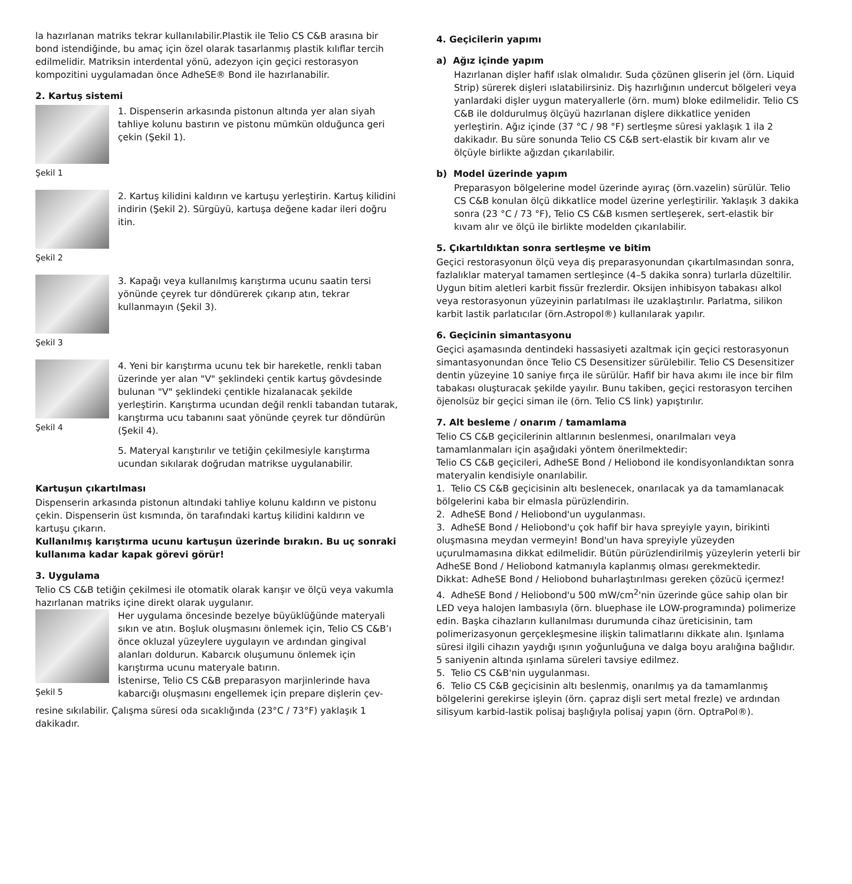la hazırlanan matriks tekrar kullanılabilir.Plastik ile Telio CS C&B arasına bir bond istendiğinde, bu amaç için özel olarak tasarlanmış plastik kılıflar tercih edilmelidir. Matriksin interdental yönü, adezyon için geçici restorasyon kompozitini uygulamadan önce AdheSE® Bond ile hazırlanabilir.
2. Kartuş sistemi
Şekil 1
1. Dispenserin arkasında pistonun altında yer alan siyah tahliye kolunu bastırın ve pistonu mümkün olduğunca geri çekin (Şekil 1).
Şekil 2
2. Kartuş kilidini kaldırın ve kartuşu yerleştirin. Kartuş kilidini indirin (Şekil 2). Sürgüyü, kartuşa değene kadar ileri doğru itin.
Şekil 3
3. Kapağı veya kullanılmış karıştırma ucunu saatin tersi yönünde çeyrek tur döndürerek çıkarıp atın, tekrar kullanmayın (Şekil 3).
Şekil 4
4. Yeni bir karıştırma ucunu tek bir hareketle, renkli taban üzerinde yer alan "V" şeklindeki çentik kartuş gövdesinde bulunan "V" şeklindeki çentikle hizalanacak şekilde yerleştirin. Karıştırma ucundan değil renkli tabandan tutarak, karıştırma ucu tabanını saat yönünde çeyrek tur döndürün (Şekil 4).
5. Materyal karıştırılır ve tetiğin çekilmesiyle karıştırma ucundan sıkılarak doğrudan matrikse uygulanabilir.
Kartuşun çıkartılması
Dispenserin arkasında pistonun altındaki tahliye kolunu kaldırın ve pistonu çekin. Dispenserin üst kısmında, ön tarafındaki kartuş kilidini kaldırın ve kartuşu çıkarın.
Kullanılmış karıştırma ucunu kartuşun üzerinde bırakın. Bu uç sonraki kullanıma kadar kapak görevi görür!
3. Uygulama
Telio CS C&B tetiğin çekilmesi ile otomatik olarak karışır ve ölçü veya vakumla hazırlanan matriks içine direkt olarak uygulanır.
Şekil 5
Her uygulama öncesinde bezelye büyüklüğünde materyali sıkın ve atın. Boşluk oluşmasını önlemek için, Telio CS C&B’ı önce okluzal yüzeylere uygulayın ve ardından gingival alanları doldurun. Kabarcık oluşumunu önlemek için karıştırma ucunu materyale batırın.
İstenirse, Telio CS C&B preparasyon marjinlerinde hava kabarcığı oluşmasını engellemek için prepare dişlerin çev-
resine sıkılabilir. Çalışma süresi oda sıcaklığında (23°C / 73°F) yaklaşık 1 dakikadır.
4. Geçicilerin yapımı
a) Ağız içinde yapım
Hazırlanan dişler hafif ıslak olmalıdır. Suda çözünen gliserin jel (örn. Liquid Strip) sürerek dişleri ıslatabilirsiniz. Diş hazırlığının undercut bölgeleri veya yanlardaki dişler uygun materyallerle (örn. mum) bloke edilmelidir. Telio CS C&B ile doldurulmuş ölçüyü hazırlanan dişlere dikkatlice yeniden yerleştirin. Ağız içinde (37 °C / 98 °F) sertleşme süresi yaklaşık 1 ila 2 dakikadır. Bu süre sonunda Telio CS C&B sert-elastik bir kıvam alır ve ölçüyle birlikte ağızdan çıkarılabilir.
b) Model üzerinde yapım
Preparasyon bölgelerine model üzerinde ayıraç (örn.vazelin) sürülür. Telio CS C&B konulan ölçü dikkatlice model üzerine yerleştirilir. Yaklaşık 3 dakika sonra (23 °C / 73 °F), Telio CS C&B kısmen sertleşerek, sert-elastik bir kıvam alır ve ölçü ile birlikte modelden çıkarılabilir.
5. Çıkartıldıktan sonra sertleşme ve bitim
Geçici restorasyonun ölçü veya diş preparasyonundan çıkartılmasından sonra, fazlalıklar materyal tamamen sertleşince (4–5 dakika sonra) turlarla düzeltilir. Uygun bitim aletleri karbit fissür frezlerdir. Oksijen inhibisyon tabakası alkol veya restorasyonun yüzeyinin parlatılması ile uzaklaştırılır. Parlatma, silikon karbit lastik parlatıcılar (örn.Astropol®) kullanılarak yapılır.
6. Geçicinin simantasyonu
Geçici aşamasında dentindeki hassasiyeti azaltmak için geçici restorasyonun simantasyonundan önce Telio CS Desensitizer sürülebilir. Telio CS Desensitizer dentin yüzeyine 10 saniye fırça ile sürülür. Hafif bir hava akımı ile ince bir film tabakası oluşturacak şekilde yayılır. Bunu takiben, geçici restorasyon tercihen öjenolsüz bir geçici siman ile (örn. Telio CS link) yapıştırılır.
7. Alt besleme / onarım / tamamlama
Telio CS C&B geçicilerinin altlarının beslenmesi, onarılmaları veya tamamlanmaları için aşağıdaki yöntem önerilmektedir:
Telio CS C&B geçicileri, AdheSE Bond / Heliobond ile kondisyonlandıktan sonra materyalin kendisiyle onarılabilir.
1. Telio CS C&B geçicisinin altı beslenecek, onarılacak ya da tamamlanacak bölgelerini kaba bir elmasla pürüzlendirin.
2. AdheSE Bond / Heliobond'un uygulanması.
3. AdheSE Bond / Heliobond'u çok hafif bir hava spreyiyle yayın, birikinti oluşmasına meydan vermeyin! Bond'un hava spreyiyle yüzeyden uçurulmamasına dikkat edilmelidir. Bütün pürüzlendirilmiş yüzeylerin yeterli bir AdheSE Bond / Heliobond katmanıyla kaplanmış olması gerekmektedir.
Dikkat: AdheSE Bond / Heliobond buharlaştırılması gereken çözücü içermez!
4. AdheSE Bond / Heliobond'u 500 mW/cm<sup>2</sup>'nin üzerinde güce sahip olan bir LED veya halojen lambasıyla (örn. bluephase ile LOW-programında) polimerize edin. Başka cihazların kullanılması durumunda cihaz üreticisinin, tam polimerizasyonun gerçekleşmesine ilişkin talimatlarını dikkate alın. Işınlama süresi ilgili cihazın yaydığı ışının yoğunluğuna ve dalga boyu aralığına bağlıdır. 5 saniyenin altında ışınlama süreleri tavsiye edilmez.
5. Telio CS C&B'nin uygulanması.
6. Telio CS C&B geçicisinin altı beslenmiş, onarılmış ya da tamamlanmış bölgelerini gerekirse işleyin (örn. çapraz dişli sert metal frezle) ve ardından silisyum karbid-lastik polisaj başlığıyla polisaj yapın (örn. OptraPol®).